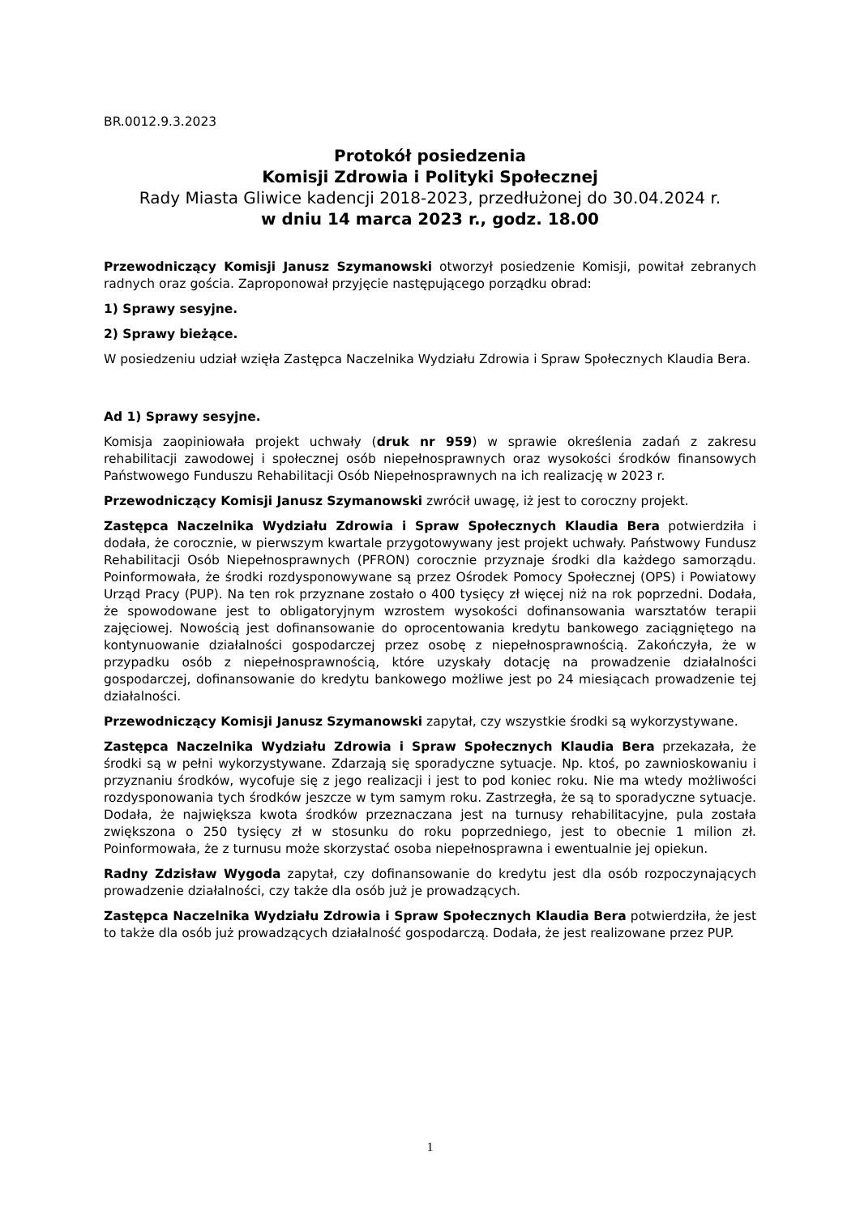BR.0012.9.3.2023
Protokół posiedzenia
Komisji Zdrowia i Polityki Społecznej
Rady Miasta Gliwice kadencji 2018-2023, przedłużonej do 30.04.2024 r.
w dniu 14 marca 2023 r., godz. 18.00
Przewodniczący Komisji Janusz Szymanowski otworzył posiedzenie Komisji, powitał zebranych radnych oraz gościa. Zaproponował przyjęcie następującego porządku obrad:
1) Sprawy sesyjne.
2) Sprawy bieżące.
W posiedzeniu udział wzięła Zastępca Naczelnika Wydziału Zdrowia i Spraw Społecznych Klaudia Bera.
Ad 1) Sprawy sesyjne.
Komisja zaopiniowała projekt uchwały (druk nr 959) w sprawie określenia zadań z zakresu rehabilitacji zawodowej i społecznej osób niepełnosprawnych oraz wysokości środków finansowych Państwowego Funduszu Rehabilitacji Osób Niepełnosprawnych na ich realizację w 2023 r.
Przewodniczący Komisji Janusz Szymanowski zwrócił uwagę, iż jest to coroczny projekt.
Zastępca Naczelnika Wydziału Zdrowia i Spraw Społecznych Klaudia Bera potwierdziła i dodała, że corocznie, w pierwszym kwartale przygotowywany jest projekt uchwały. Państwowy Fundusz Rehabilitacji Osób Niepełnosprawnych (PFRON) corocznie przyznaje środki dla każdego samorządu. Poinformowała, że środki rozdysponowywane są przez Ośrodek Pomocy Społecznej (OPS) i Powiatowy Urząd Pracy (PUP). Na ten rok przyznane zostało o 400 tysięcy zł więcej niż na rok poprzedni. Dodała, że spowodowane jest to obligatoryjnym wzrostem wysokości dofinansowania warsztatów terapii zajęciowej. Nowością jest dofinansowanie do oprocentowania kredytu bankowego zaciągniętego na kontynuowanie działalności gospodarczej przez osobę z niepełnosprawnością. Zakończyła, że w przypadku osób z niepełnosprawnością, które uzyskały dotację na prowadzenie działalności gospodarczej, dofinansowanie do kredytu bankowego możliwe jest po 24 miesiącach prowadzenie tej działalności.
Przewodniczący Komisji Janusz Szymanowski zapytał, czy wszystkie środki są wykorzystywane.
Zastępca Naczelnika Wydziału Zdrowia i Spraw Społecznych Klaudia Bera przekazała, że środki są w pełni wykorzystywane. Zdarzają się sporadyczne sytuacje. Np. ktoś, po zawnioskowaniu i przyznaniu środków, wycofuje się z jego realizacji i jest to pod koniec roku. Nie ma wtedy możliwości rozdysponowania tych środków jeszcze w tym samym roku. Zastrzegła, że są to sporadyczne sytuacje. Dodała, że największa kwota środków przeznaczana jest na turnusy rehabilitacyjne, pula została zwiększona o 250 tysięcy zł w stosunku do roku poprzedniego, jest to obecnie 1 milion zł. Poinformowała, że z turnusu może skorzystać osoba niepełnosprawna i ewentualnie jej opiekun.
Radny Zdzisław Wygoda zapytał, czy dofinansowanie do kredytu jest dla osób rozpoczynających prowadzenie działalności, czy także dla osób już je prowadzących.
Zastępca Naczelnika Wydziału Zdrowia i Spraw Społecznych Klaudia Bera potwierdziła, że jest to także dla osób już prowadzących działalność gospodarczą. Dodała, że jest realizowane przez PUP.
1